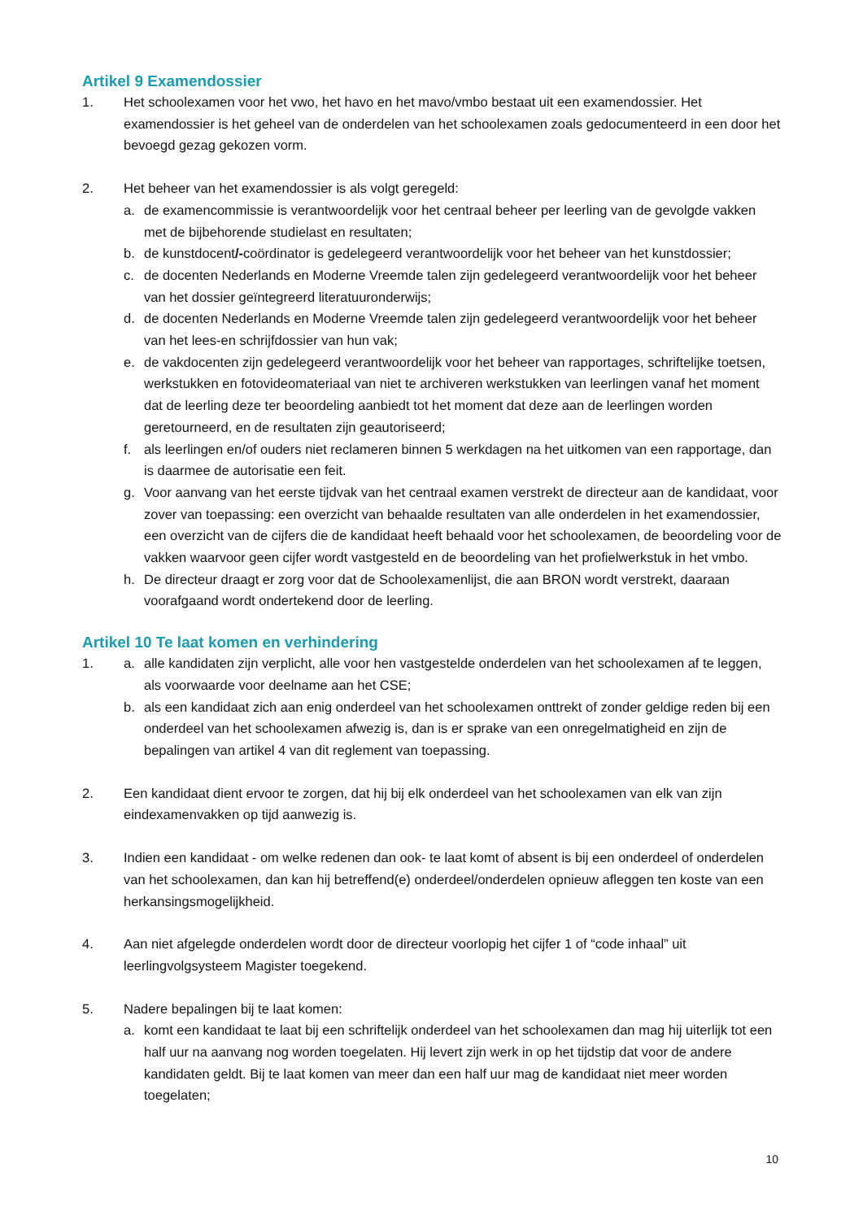Artikel 9 Examendossier
1. Het schoolexamen voor het vwo, het havo en het mavo/vmbo bestaat uit een examendossier. Het examendossier is het geheel van de onderdelen van het schoolexamen zoals gedocumenteerd in een door het bevoegd gezag gekozen vorm.
2. Het beheer van het examendossier is als volgt geregeld:
a. de examencommissie is verantwoordelijk voor het centraal beheer per leerling van de gevolgde vakken met de bijbehorende studielast en resultaten;
b. de kunstdocent/-coördinator is gedelegeerd verantwoordelijk voor het beheer van het kunstdossier;
c. de docenten Nederlands en Moderne Vreemde talen zijn gedelegeerd verantwoordelijk voor het beheer van het dossier geïntegreerd literatuuronderwijs;
d. de docenten Nederlands en Moderne Vreemde talen zijn gedelegeerd verantwoordelijk voor het beheer van het lees-en schrijfdossier van hun vak;
e. de vakdocenten zijn gedelegeerd verantwoordelijk voor het beheer van rapportages, schriftelijke toetsen, werkstukken en fotovideomateriaal van niet te archiveren werkstukken van leerlingen vanaf het moment dat de leerling deze ter beoordeling aanbiedt tot het moment dat deze aan de leerlingen worden geretourneerd, en de resultaten zijn geautoriseerd;
f. als leerlingen en/of ouders niet reclameren binnen 5 werkdagen na het uitkomen van een rapportage, dan is daarmee de autorisatie een feit.
g. Voor aanvang van het eerste tijdvak van het centraal examen verstrekt de directeur aan de kandidaat, voor zover van toepassing: een overzicht van behaalde resultaten van alle onderdelen in het examendossier, een overzicht van de cijfers die de kandidaat heeft behaald voor het schoolexamen, de beoordeling voor de vakken waarvoor geen cijfer wordt vastgesteld en de beoordeling van het profielwerkstuk in het vmbo.
h. De directeur draagt er zorg voor dat de Schoolexamenlijst, die aan BRON wordt verstrekt, daaraan voorafgaand wordt ondertekend door de leerling.
Artikel 10 Te laat komen en verhindering
1. a. alle kandidaten zijn verplicht, alle voor hen vastgestelde onderdelen van het schoolexamen af te leggen, als voorwaarde voor deelname aan het CSE;
b. als een kandidaat zich aan enig onderdeel van het schoolexamen onttrekt of zonder geldige reden bij een onderdeel van het schoolexamen afwezig is, dan is er sprake van een onregelmatigheid en zijn de bepalingen van artikel 4 van dit reglement van toepassing.
2. Een kandidaat dient ervoor te zorgen, dat hij bij elk onderdeel van het schoolexamen van elk van zijn eindexamenvakken op tijd aanwezig is.
3. Indien een kandidaat - om welke redenen dan ook- te laat komt of absent is bij een onderdeel of onderdelen van het schoolexamen, dan kan hij betreffend(e) onderdeel/onderdelen opnieuw afleggen ten koste van een herkansingsmogelijkheid.
4. Aan niet afgelegde onderdelen wordt door de directeur voorlopig het cijfer 1 of “code inhaal” uit leerlingvolgsysteem Magister toegekend.
5. Nadere bepalingen bij te laat komen:
a. komt een kandidaat te laat bij een schriftelijk onderdeel van het schoolexamen dan mag hij uiterlijk tot een half uur na aanvang nog worden toegelaten. Hij levert zijn werk in op het tijdstip dat voor de andere kandidaten geldt. Bij te laat komen van meer dan een half uur mag de kandidaat niet meer worden toegelaten;
10